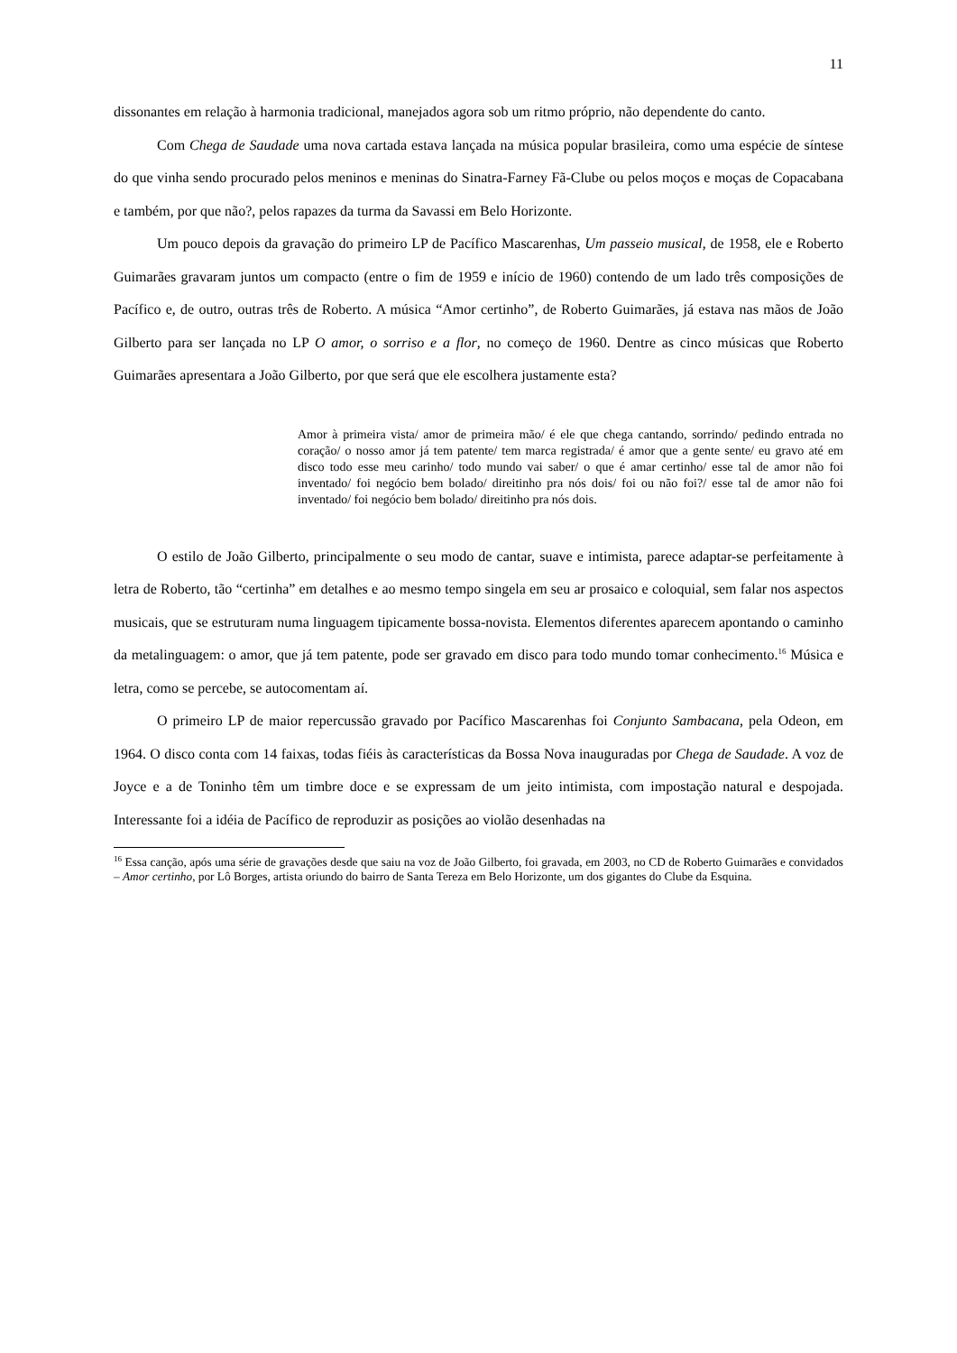11
dissonantes em relação à harmonia tradicional, manejados agora sob um ritmo próprio, não dependente do canto.
Com Chega de Saudade uma nova cartada estava lançada na música popular brasileira, como uma espécie de síntese do que vinha sendo procurado pelos meninos e meninas do Sinatra-Farney Fã-Clube ou pelos moços e moças de Copacabana e também, por que não?, pelos rapazes da turma da Savassi em Belo Horizonte.
Um pouco depois da gravação do primeiro LP de Pacífico Mascarenhas, Um passeio musical, de 1958, ele e Roberto Guimarães gravaram juntos um compacto (entre o fim de 1959 e início de 1960) contendo de um lado três composições de Pacífico e, de outro, outras três de Roberto. A música “Amor certinho”, de Roberto Guimarães, já estava nas mãos de João Gilberto para ser lançada no LP O amor, o sorriso e a flor, no começo de 1960. Dentre as cinco músicas que Roberto Guimarães apresentara a João Gilberto, por que será que ele escolhera justamente esta?
Amor à primeira vista/ amor de primeira mão/ é ele que chega cantando, sorrindo/ pedindo entrada no coração/ o nosso amor já tem patente/ tem marca registrada/ é amor que a gente sente/ eu gravo até em disco todo esse meu carinho/ todo mundo vai saber/ o que é amar certinho/ esse tal de amor não foi inventado/ foi negócio bem bolado/ direitinho pra nós dois/ foi ou não foi?/ esse tal de amor não foi inventado/ foi negócio bem bolado/ direitinho pra nós dois.
O estilo de João Gilberto, principalmente o seu modo de cantar, suave e intimista, parece adaptar-se perfeitamente à letra de Roberto, tão “certinha” em detalhes e ao mesmo tempo singela em seu ar prosaico e coloquial, sem falar nos aspectos musicais, que se estruturam numa linguagem tipicamente bossa-novista. Elementos diferentes aparecem apontando o caminho da metalinguagem: o amor, que já tem patente, pode ser gravado em disco para todo mundo tomar conhecimento.<sup>16</sup> Música e letra, como se percebe, se autocomentam aí.
O primeiro LP de maior repercussão gravado por Pacífico Mascarenhas foi Conjunto Sambacana, pela Odeon, em 1964. O disco conta com 14 faixas, todas fiéis às características da Bossa Nova inauguradas por Chega de Saudade. A voz de Joyce e a de Toninho têm um timbre doce e se expressam de um jeito intimista, com impostação natural e despojada. Interessante foi a idéia de Pacífico de reproduzir as posições ao violão desenhadas na
<sup>16</sup> Essa canção, após uma série de gravações desde que saiu na voz de João Gilberto, foi gravada, em 2003, no CD de Roberto Guimarães e convidados – Amor certinho, por Lô Borges, artista oriundo do bairro de Santa Tereza em Belo Horizonte, um dos gigantes do Clube da Esquina.